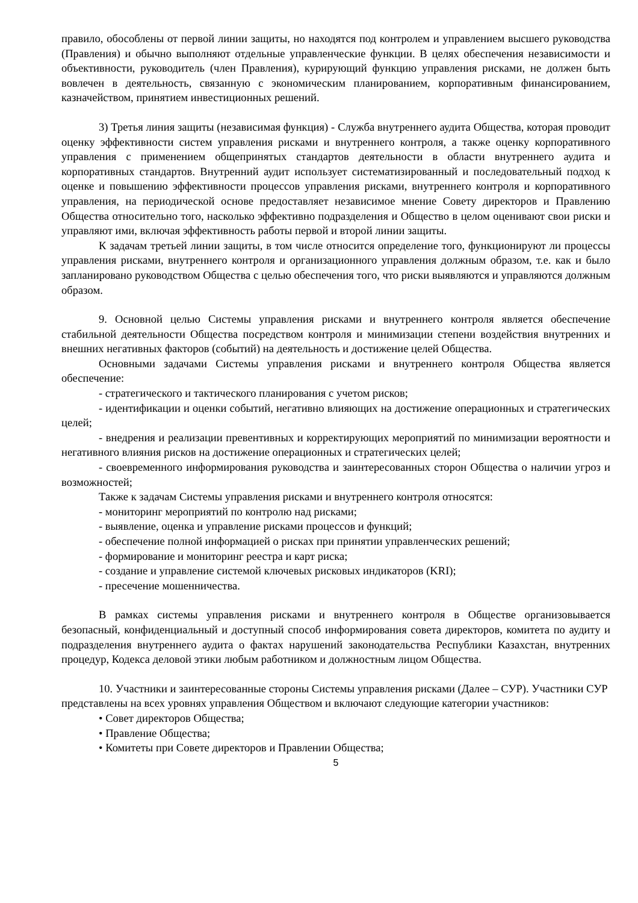правило, обособлены от первой линии защиты, но находятся под контролем и управлением высшего руководства (Правления) и обычно выполняют отдельные управленческие функции. В целях обеспечения независимости и объективности, руководитель (член Правления), курирующий функцию управления рисками, не должен быть вовлечен в деятельность, связанную с экономическим планированием, корпоративным финансированием, казначейством, принятием инвестиционных решений.
3) Третья линия защиты (независимая функция) - Служба внутреннего аудита Общества, которая проводит оценку эффективности систем управления рисками и внутреннего контроля, а также оценку корпоративного управления с применением общепринятых стандартов деятельности в области внутреннего аудита и корпоративных стандартов. Внутренний аудит использует систематизированный и последовательный подход к оценке и повышению эффективности процессов управления рисками, внутреннего контроля и корпоративного управления, на периодической основе предоставляет независимое мнение Совету директоров и Правлению Общества относительно того, насколько эффективно подразделения и Общество в целом оценивают свои риски и управляют ими, включая эффективность работы первой и второй линии защиты.
К задачам третьей линии защиты, в том числе относится определение того, функционируют ли процессы управления рисками, внутреннего контроля и организационного управления должным образом, т.е. как и было запланировано руководством Общества с целью обеспечения того, что риски выявляются и управляются должным образом.
9. Основной целью Системы управления рисками и внутреннего контроля является обеспечение стабильной деятельности Общества посредством контроля и минимизации степени воздействия внутренних и внешних негативных факторов (событий) на деятельность и достижение целей Общества.
Основными задачами Системы управления рисками и внутреннего контроля Общества является обеспечение:
- стратегического и тактического планирования с учетом рисков;
- идентификации и оценки событий, негативно влияющих на достижение операционных и стратегических целей;
- внедрения и реализации превентивных и корректирующих мероприятий по минимизации вероятности и негативного влияния рисков на достижение операционных и стратегических целей;
- своевременного информирования руководства и заинтересованных сторон Общества о наличии угроз и возможностей;
Также к задачам Системы управления рисками и внутреннего контроля относятся:
- мониторинг мероприятий по контролю над рисками;
- выявление, оценка и управление рисками процессов и функций;
- обеспечение полной информацией о рисках при принятии управленческих решений;
- формирование и мониторинг реестра и карт риска;
- создание и управление системой ключевых рисковых индикаторов (KRI);
- пресечение мошенничества.
В рамках системы управления рисками и внутреннего контроля в Обществе организовывается безопасный, конфиденциальный и доступный способ информирования совета директоров, комитета по аудиту и подразделения внутреннего аудита о фактах нарушений законодательства Республики Казахстан, внутренних процедур, Кодекса деловой этики любым работником и должностным лицом Общества.
10. Участники и заинтересованные стороны Системы управления рисками (Далее – СУР). Участники СУР представлены на всех уровнях управления Обществом и включают следующие категории участников:
• Совет директоров Общества;
• Правление Общества;
• Комитеты при Совете директоров и Правлении Общества;
5